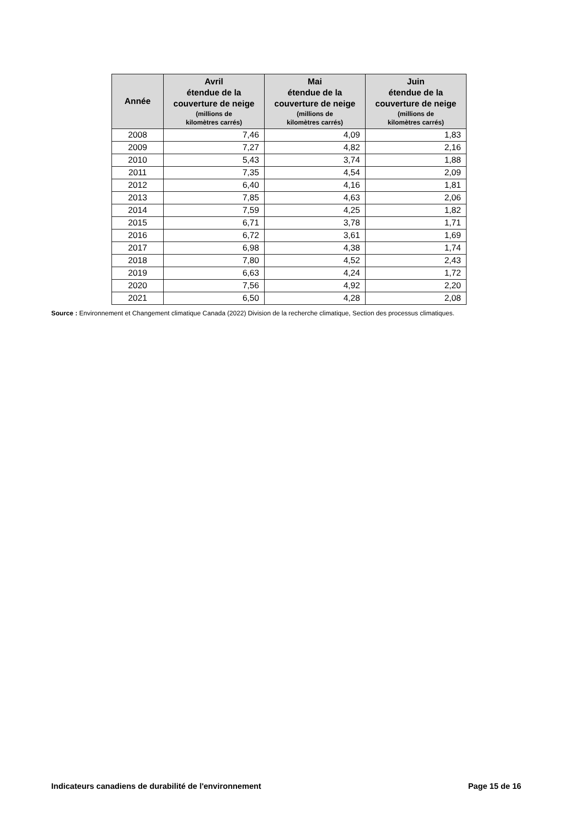| Année | Avril étendue de la couverture de neige (millions de kilomètres carrés) | Mai étendue de la couverture de neige (millions de kilomètres carrés) | Juin étendue de la couverture de neige (millions de kilomètres carrés) |
| --- | --- | --- | --- |
| 2008 | 7,46 | 4,09 | 1,83 |
| 2009 | 7,27 | 4,82 | 2,16 |
| 2010 | 5,43 | 3,74 | 1,88 |
| 2011 | 7,35 | 4,54 | 2,09 |
| 2012 | 6,40 | 4,16 | 1,81 |
| 2013 | 7,85 | 4,63 | 2,06 |
| 2014 | 7,59 | 4,25 | 1,82 |
| 2015 | 6,71 | 3,78 | 1,71 |
| 2016 | 6,72 | 3,61 | 1,69 |
| 2017 | 6,98 | 4,38 | 1,74 |
| 2018 | 7,80 | 4,52 | 2,43 |
| 2019 | 6,63 | 4,24 | 1,72 |
| 2020 | 7,56 | 4,92 | 2,20 |
| 2021 | 6,50 | 4,28 | 2,08 |
Source : Environnement et Changement climatique Canada (2022) Division de la recherche climatique, Section des processus climatiques.
Indicateurs canadiens de durabilité de l'environnement Page 15 de 16